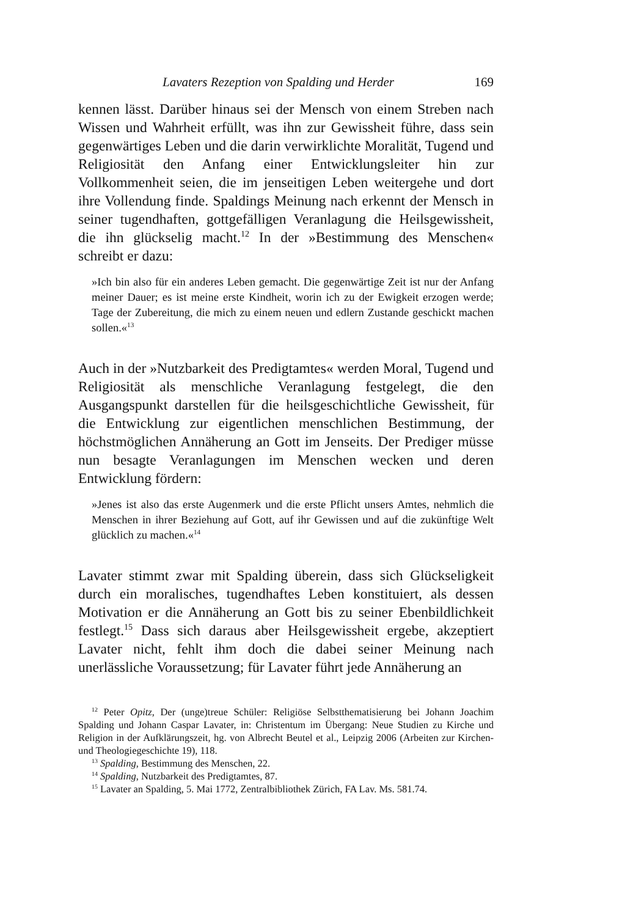Lavaters Rezeption von Spalding und Herder 169
kennen lässt. Darüber hinaus sei der Mensch von einem Streben nach Wissen und Wahrheit erfüllt, was ihn zur Gewissheit führe, dass sein gegenwärtiges Leben und die darin verwirklichte Moralität, Tugend und Religiosität den Anfang einer Entwicklungsleiter hin zur Vollkommenheit seien, die im jenseitigen Leben weitergehe und dort ihre Vollendung finde. Spaldings Meinung nach erkennt der Mensch in seiner tugendhaften, gottgefälligen Veranlagung die Heilsgewissheit, die ihn glückselig macht.<sup>12</sup> In der »Bestimmung des Menschen« schreibt er dazu:
»Ich bin also für ein anderes Leben gemacht. Die gegenwärtige Zeit ist nur der Anfang meiner Dauer; es ist meine erste Kindheit, worin ich zu der Ewigkeit erzogen werde; Tage der Zubereitung, die mich zu einem neuen und edlern Zustande geschickt machen sollen.«<sup>13</sup>
Auch in der »Nutzbarkeit des Predigtamtes« werden Moral, Tugend und Religiosität als menschliche Veranlagung festgelegt, die den Ausgangspunkt darstellen für die heilsgeschichtliche Gewissheit, für die Entwicklung zur eigentlichen menschlichen Bestimmung, der höchstmöglichen Annäherung an Gott im Jenseits. Der Prediger müsse nun besagte Veranlagungen im Menschen wecken und deren Entwicklung fördern:
»Jenes ist also das erste Augenmerk und die erste Pflicht unsers Amtes, nehmlich die Menschen in ihrer Beziehung auf Gott, auf ihr Gewissen und auf die zukünftige Welt glücklich zu machen.«<sup>14</sup>
Lavater stimmt zwar mit Spalding überein, dass sich Glückseligkeit durch ein moralisches, tugendhaftes Leben konstituiert, als dessen Motivation er die Annäherung an Gott bis zu seiner Ebenbildlichkeit festlegt.<sup>15</sup> Dass sich daraus aber Heilsgewissheit ergebe, akzeptiert Lavater nicht, fehlt ihm doch die dabei seiner Meinung nach unerlässliche Voraussetzung; für Lavater führt jede Annäherung an
<sup>12</sup> Peter Opitz, Der (unge)treue Schüler: Religiöse Selbstthematisierung bei Johann Joachim Spalding und Johann Caspar Lavater, in: Christentum im Übergang: Neue Studien zu Kirche und Religion in der Aufklärungszeit, hg. von Albrecht Beutel et al., Leipzig 2006 (Arbeiten zur Kirchen- und Theologiegeschichte 19), 118.
<sup>13</sup> Spalding, Bestimmung des Menschen, 22.
<sup>14</sup> Spalding, Nutzbarkeit des Predigtamtes, 87.
<sup>15</sup> Lavater an Spalding, 5. Mai 1772, Zentralbibliothek Zürich, FA Lav. Ms. 581.74.